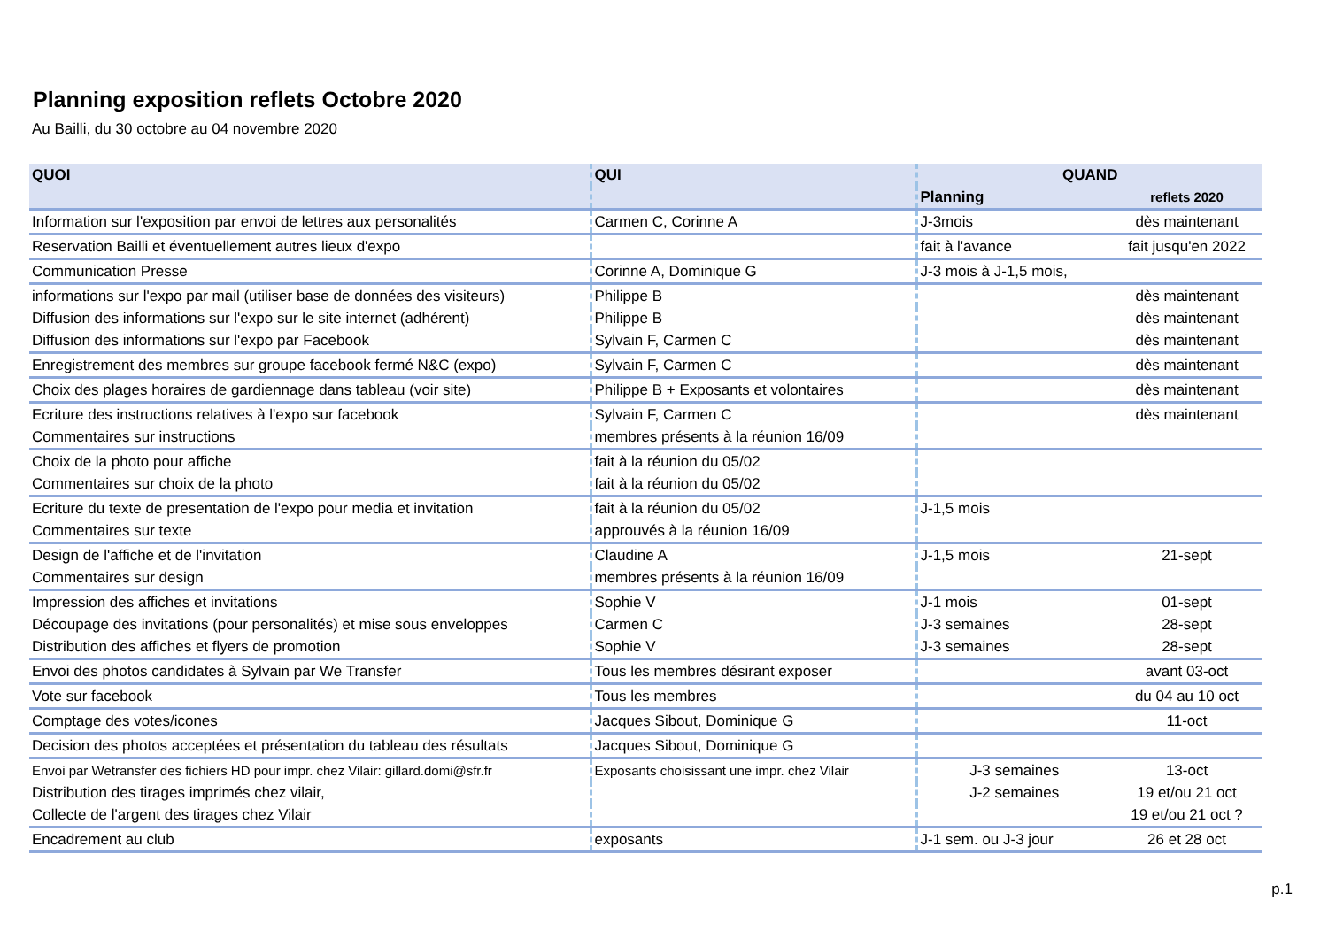Planning exposition reflets Octobre 2020
Au Bailli, du 30 octobre au 04 novembre 2020
| QUOI | QUI | QUAND | |
| --- | --- | --- | --- |
| | | Planning | reflets 2020 |
| Information sur l'exposition par envoi de lettres aux personalités | Carmen C, Corinne A | J-3mois | dès maintenant |
| Reservation Bailli et éventuellement autres lieux d'expo | | fait à l'avance | fait jusqu'en 2022 |
| Communication Presse | Corinne A, Dominique G | J-3 mois à J-1,5 mois, | |
| informations sur l'expo par mail (utiliser base de données des visiteurs) | Philippe B | | dès maintenant |
| Diffusion des informations sur l'expo sur le site internet (adhérent) | Philippe B | | dès maintenant |
| Diffusion des informations sur l'expo par Facebook | Sylvain F, Carmen C | | dès maintenant |
| Enregistrement des membres sur groupe facebook fermé N&C (expo) | Sylvain F, Carmen C | | dès maintenant |
| Choix des plages horaires de gardiennage dans tableau (voir site) | Philippe B + Exposants et volontaires | | dès maintenant |
| Ecriture des instructions relatives à l'expo sur facebook | Sylvain F, Carmen C | | dès maintenant |
| Commentaires sur instructions | membres présents à la réunion 16/09 | | |
| Choix de la photo pour affiche | fait à la réunion du 05/02 | | |
| Commentaires sur choix de la photo | fait à la réunion du 05/02 | | |
| Ecriture du texte de presentation de l'expo pour media et invitation | fait à la réunion du 05/02 | J-1,5 mois | |
| Commentaires sur texte | approuvés à la réunion 16/09 | | |
| Design de l'affiche et de l'invitation | Claudine A | J-1,5 mois | 21-sept |
| Commentaires sur design | membres présents à la réunion 16/09 | | |
| Impression des affiches et invitations | Sophie V | J-1 mois | 01-sept |
| Découpage des invitations (pour personalités) et mise sous enveloppes | Carmen C | J-3 semaines | 28-sept |
| Distribution des affiches et flyers de promotion | Sophie V | J-3 semaines | 28-sept |
| Envoi des photos candidates à Sylvain par We Transfer | Tous les membres désirant exposer | | avant 03-oct |
| Vote sur facebook | Tous les membres | | du 04 au 10 oct |
| Comptage des votes/icones | Jacques Sibout, Dominique G | | 11-oct |
| Decision des photos acceptées et présentation du tableau des résultats | Jacques Sibout, Dominique G | | |
| Envoi par Wetransfer des fichiers HD pour impr. chez Vilair: gillard.domi@sfr.fr | Exposants choisissant une impr. chez Vilair | J-3 semaines | 13-oct |
| Distribution des tirages imprimés chez vilair, | | J-2 semaines | 19 et/ou 21 oct |
| Collecte de l'argent des tirages chez Vilair | | | 19 et/ou 21 oct ? |
| Encadrement au club | exposants | J-1 sem. ou J-3 jour | 26 et 28 oct |
p.1